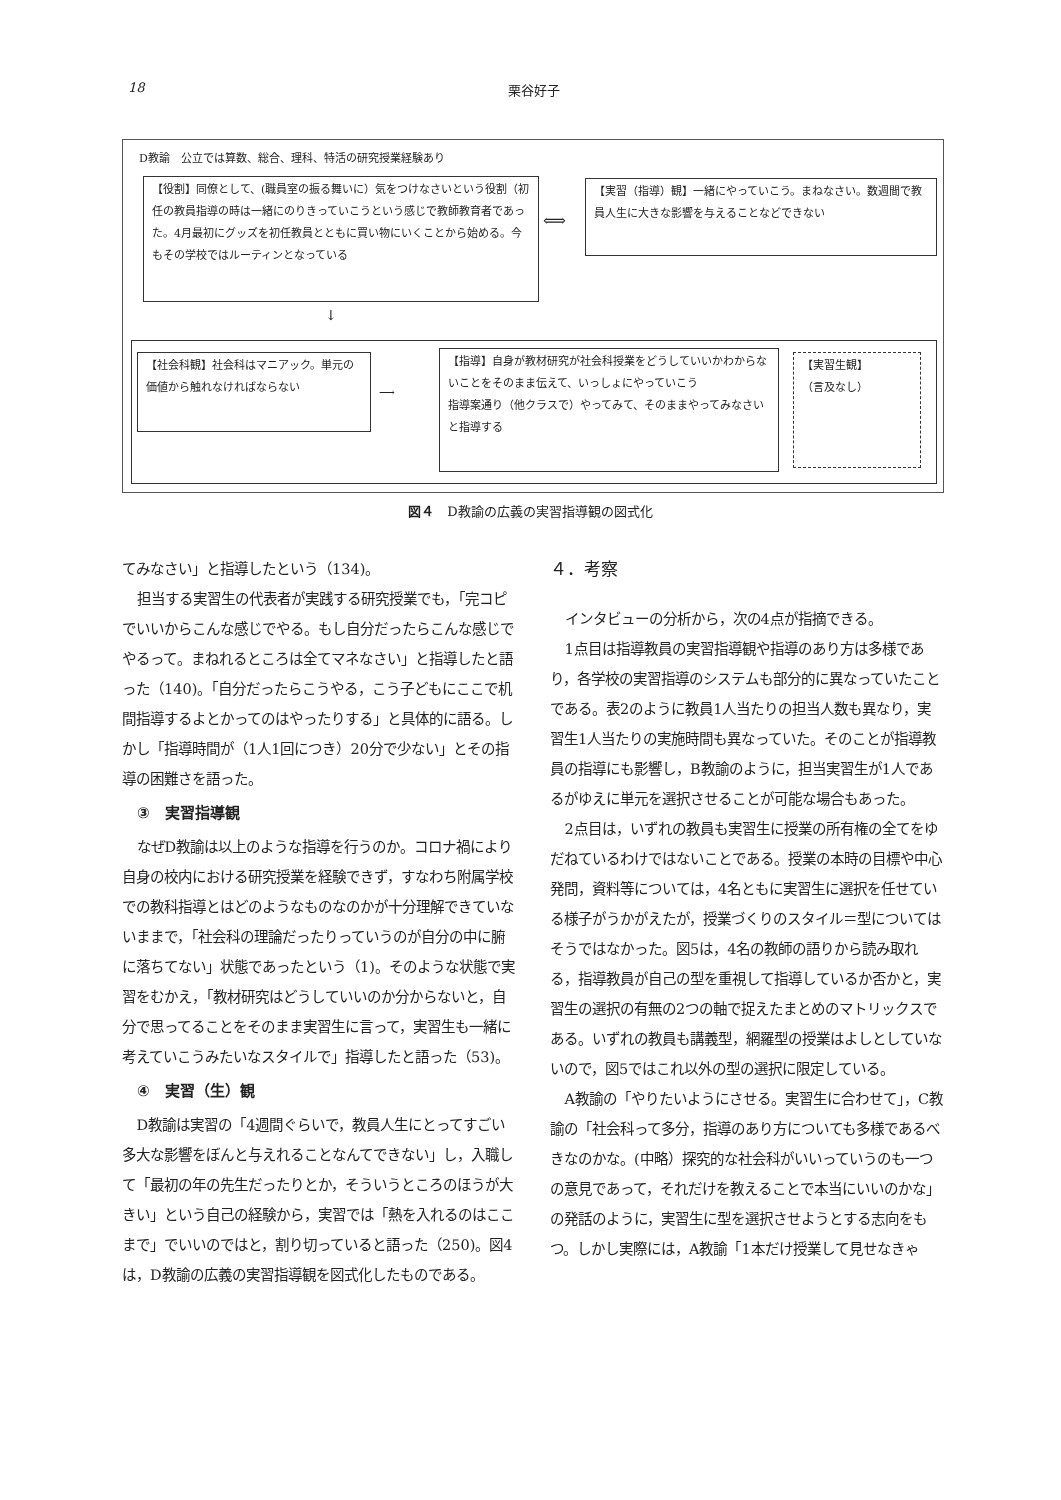18 栗谷好子
D教諭　公立では算数、総合、理科、特活の研究授業経験あり
【役割】同僚として、(職員室の振る舞いに）気をつけなさいという役割（初任の教員指導の時は一緒にのりきっていこうという感じで教師教育者であった。4月最初にグッズを初任教員とともに買い物にいくことから始める。今もその学校ではルーティンとなっている
⟺
【実習（指導）観】一緒にやっていこう。まねなさい。数週間で教員人生に大きな影響を与えることなどできない
↓
【社会科観】社会科はマニアック。単元の価値から触れなければならない
⟶
【指導】自身が教材研究が社会科授業をどうしていいかわからないことをそのまま伝えて、いっしょにやっていこう
指導案通り（他クラスで）やってみて、そのままやってみなさいと指導する
【実習生観】
（言及なし）
図４　D教諭の広義の実習指導観の図式化
てみなさい」と指導したという（134)。
担当する実習生の代表者が実践する研究授業でも，「完コピでいいからこんな感じでやる。もし自分だったらこんな感じでやるって。まねれるところは全てマネなさい」と指導したと語った（140)。「自分だったらこうやる，こう子どもにここで机間指導するよとかってのはやったりする」と具体的に語る。しかし「指導時間が（1人1回につき）20分で少ない」とその指導の困難さを語った。
　③　実習指導観
なぜD教諭は以上のような指導を行うのか。コロナ禍により自身の校内における研究授業を経験できず，すなわち附属学校での教科指導とはどのようなものなのかが十分理解できていないままで，「社会科の理論だったりっていうのが自分の中に腑に落ちてない」状態であったという（1)。そのような状態で実習をむかえ，「教材研究はどうしていいのか分からないと，自分で思ってることをそのまま実習生に言って，実習生も一緒に考えていこうみたいなスタイルで」指導したと語った（53)。
　④　実習（生）観
D教諭は実習の「4週間ぐらいで，教員人生にとってすごい多大な影響をぼんと与えれることなんてできない」し，入職して「最初の年の先生だったりとか，そういうところのほうが大きい」という自己の経験から，実習では「熱を入れるのはここまで」でいいのではと，割り切っていると語った（250)。図4は，D教諭の広義の実習指導観を図式化したものである。
４．考察
インタビューの分析から，次の4点が指摘できる。
1点目は指導教員の実習指導観や指導のあり方は多様であり，各学校の実習指導のシステムも部分的に異なっていたことである。表2のように教員1人当たりの担当人数も異なり，実習生1人当たりの実施時間も異なっていた。そのことが指導教員の指導にも影響し，B教諭のように，担当実習生が1人であるがゆえに単元を選択させることが可能な場合もあった。
2点目は，いずれの教員も実習生に授業の所有権の全てをゆだねているわけではないことである。授業の本時の目標や中心発問，資料等については，4名ともに実習生に選択を任せている様子がうかがえたが，授業づくりのスタイル＝型についてはそうではなかった。図5は，4名の教師の語りから読み取れる，指導教員が自己の型を重視して指導しているか否かと，実習生の選択の有無の2つの軸で捉えたまとめのマトリックスである。いずれの教員も講義型，網羅型の授業はよしとしていないので，図5ではこれ以外の型の選択に限定している。
A教諭の「やりたいようにさせる。実習生に合わせて」，C教諭の「社会科って多分，指導のあり方についても多様であるべきなのかな。(中略）探究的な社会科がいいっていうのも一つの意見であって，それだけを教えることで本当にいいのかな」の発話のように，実習生に型を選択させようとする志向をもつ。しかし実際には，A教諭「1本だけ授業して見せなきゃ